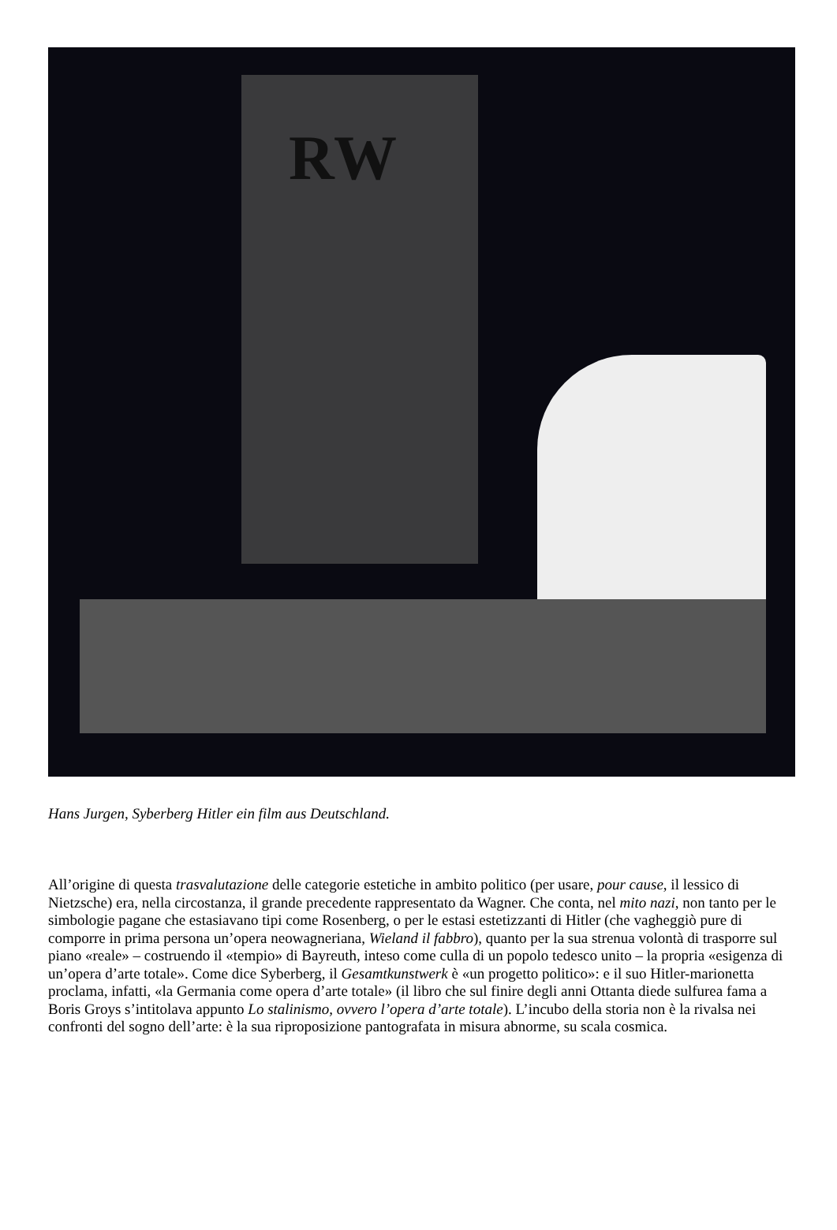RW
Hans Jurgen, Syberberg Hitler ein film aus Deutschland.
All’origine di questa trasvalutazione delle categorie estetiche in ambito politico (per usare, pour cause, il lessico di Nietzsche) era, nella circostanza, il grande precedente rappresentato da Wagner. Che conta, nel mito nazi, non tanto per le simbologie pagane che estasiavano tipi come Rosenberg, o per le estasi estetizzanti di Hitler (che vagheggiò pure di comporre in prima persona un’opera neowagneriana, Wieland il fabbro), quanto per la sua strenua volontà di trasporre sul piano «reale» – costruendo il «tempio» di Bayreuth, inteso come culla di un popolo tedesco unito – la propria «esigenza di un’opera d’arte totale». Come dice Syberberg, il Gesamtkunstwerk è «un progetto politico»: e il suo Hitler-marionetta proclama, infatti, «la Germania come opera d’arte totale» (il libro che sul finire degli anni Ottanta diede sulfurea fama a Boris Groys s’intitolava appunto Lo stalinismo, ovvero l’opera d’arte totale). L’incubo della storia non è la rivalsa nei confronti del sogno dell’arte: è la sua riproposizione pantografata in misura abnorme, su scala cosmica.